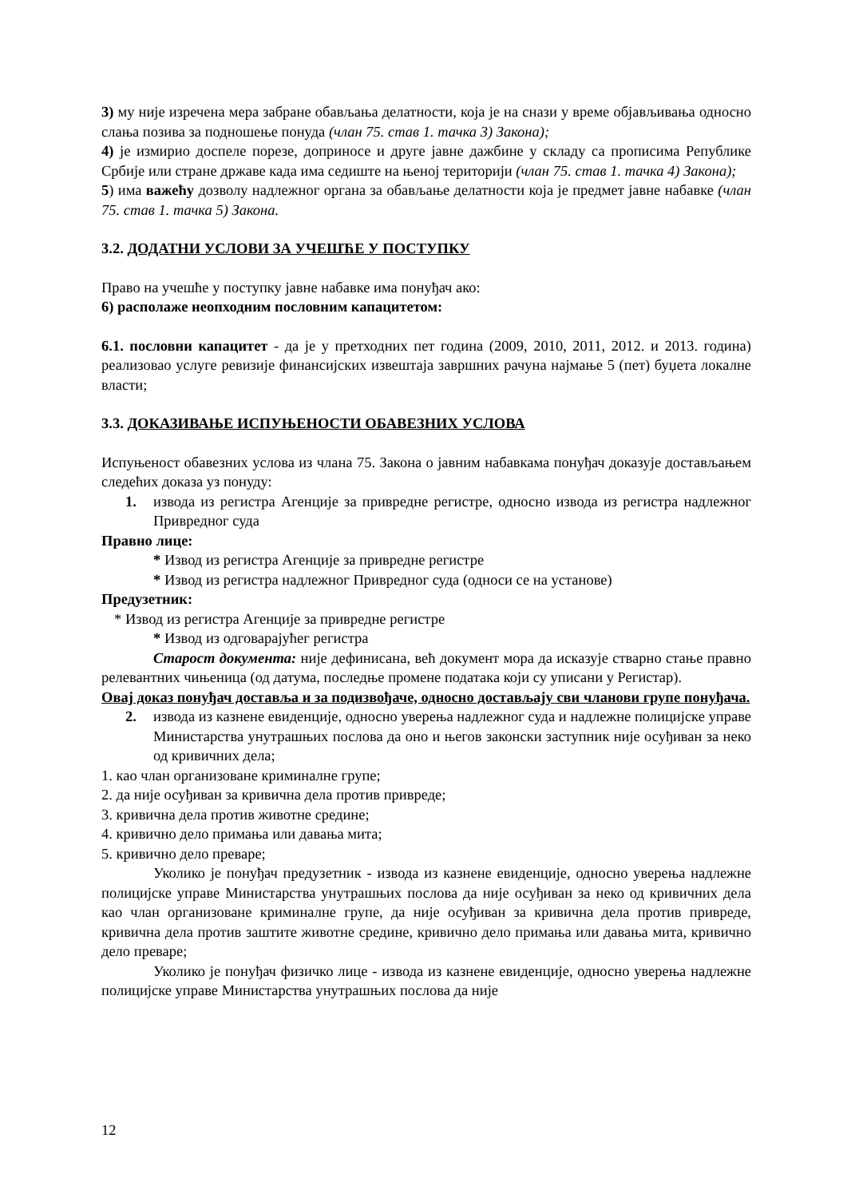3) му није изречена мера забране обављања делатности, која је на снази у време објављивања односно слања позива за подношење понуда (члан 75. став 1. тачка 3) Закона);
4) је измирио доспеле порезе, доприносе и друге јавне дажбине у складу са прописима Републике Србије или стране државе када има седиште на њеној територији (члан 75. став 1. тачка 4) Закона);
5) има важећу дозволу надлежног органа за обављање делатности која је предмет јавне набавке (члан 75. став 1. тачка 5) Закона.
3.2. ДОДАТНИ УСЛОВИ ЗА УЧЕШЋЕ У ПОСТУПКУ
Право на учешће у поступку јавне набавке има понуђач ако:
6) располаже неопходним пословним капацитетом:
6.1. пословни капацитет - да је у претходних пет година (2009, 2010, 2011, 2012. и 2013. година) реализовао услуге ревизије финансијских извештаја завршних рачуна најмање 5 (пет) буџета локалне власти;
3.3. ДОКАЗИВАЊЕ ИСПУЊЕНОСТИ ОБАВЕЗНИХ УСЛОВА
Испуњеност обавезних услова из члана 75. Закона о јавним набавкама понуђач доказује достављањем следећих доказа уз понуду:
1. извода из регистра Агенције за привредне регистре, односно извода из регистра надлежног Привредног суда
Правно лице:
* Извод из регистра Агенције за привредне регистре
* Извод из регистра надлежног Привредног суда (односи се на установе)
Предузетник:
* Извод из регистра Агенције за привредне регистре
* Извод из одговарајућег регистра
Старост документа: није дефинисана, већ документ мора да исказује стварно стање правно релевантних чињеница (од датума, последње промене података који су уписани у Регистар).
Овај доказ понуђач доставља и за подизвођаче, односно достављају сви чланови групе понуђача.
2. извода из казнене евиденције, односно уверења надлежног суда и надлежне полицијске управе Министарства унутрашњих послова да оно и његов законски заступник није осуђиван за неко од кривичних дела;
1. као члан организоване криминалне групе;
2. да није осуђиван за кривична дела против привреде;
3. кривична дела против животне средине;
4. кривично дело примања или давања мита;
5. кривично дело преваре;
Уколико је понуђач предузетник - извода из казнене евиденције, односно уверења надлежне полицијске управе Министарства унутрашњих послова да није осуђиван за неко од кривичних дела као члан организоване криминалне групе, да није осуђиван за кривична дела против привреде, кривична дела против заштите животне средине, кривично дело примања или давања мита, кривично дело преваре;
Уколико је понуђач физичко лице - извода из казнене евиденције, односно уверења надлежне полицијске управе Министарства унутрашњих послова да није
12